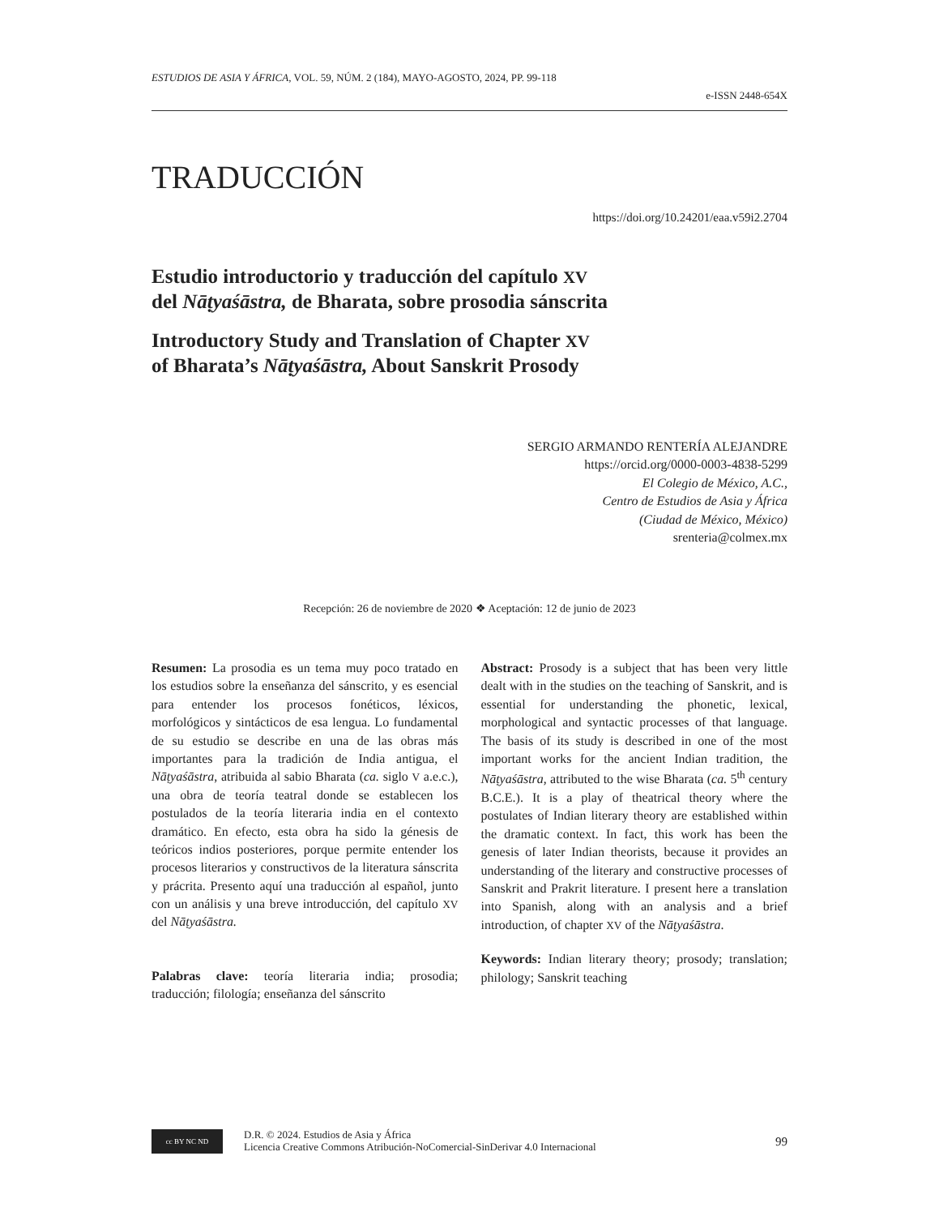ESTUDIOS DE ASIA Y ÁFRICA, VOL. 59, NÚM. 2 (184), MAYO-AGOSTO, 2024, PP. 99-118
e-ISSN 2448-654X
TRADUCCIÓN
https://doi.org/10.24201/eaa.v59i2.2704
Estudio introductorio y traducción del capítulo XV
del Nāṭyaśāstra, de Bharata, sobre prosodia sánscrita
Introductory Study and Translation of Chapter XV
of Bharata’s Nāṭyaśāstra, About Sanskrit Prosody
SERGIO ARMANDO RENTERÍA ALEJANDRE
https://orcid.org/0000-0003-4838-5299
El Colegio de México, A.C.,
Centro de Estudios de Asia y África
(Ciudad de México, México)
srenteria@colmex.mx
Recepción: 26 de noviembre de 2020 ❖ Aceptación: 12 de junio de 2023
Resumen: La prosodia es un tema muy poco tratado en los estudios sobre la enseñanza del sánscrito, y es esencial para entender los procesos fonéticos, léxicos, morfológicos y sintácticos de esa lengua. Lo fundamental de su estudio se describe en una de las obras más importantes para la tradición de India antigua, el Nāṭyaśāstra, atribuida al sabio Bharata (ca. siglo V a.e.c.), una obra de teoría teatral donde se establecen los postulados de la teoría literaria india en el contexto dramático. En efecto, esta obra ha sido la génesis de teóricos indios posteriores, porque permite entender los procesos literarios y constructivos de la literatura sánscrita y prácrita. Presento aquí una traducción al español, junto con un análisis y una breve introducción, del capítulo XV del Nāṭyaśāstra.
Palabras clave: teoría literaria india; prosodia; traducción; filología; enseñanza del sánscrito
Abstract: Prosody is a subject that has been very little dealt with in the studies on the teaching of Sanskrit, and is essential for understanding the phonetic, lexical, morphological and syntactic processes of that language. The basis of its study is described in one of the most important works for the ancient Indian tradition, the Nāṭyaśāstra, attributed to the wise Bharata (ca. 5<sup>th</sup> century B.C.E.). It is a play of theatrical theory where the postulates of Indian literary theory are established within the dramatic context. In fact, this work has been the genesis of later Indian theorists, because it provides an understanding of the literary and constructive processes of Sanskrit and Prakrit literature. I present here a translation into Spanish, along with an analysis and a brief introduction, of chapter XV of the Nāṭyaśāstra.
Keywords: Indian literary theory; prosody; translation; philology; Sanskrit teaching
cc BY NC ND
D.R. © 2024. Estudios de Asia y África
Licencia Creative Commons Atribución-NoComercial-SinDerivar 4.0 Internacional
99